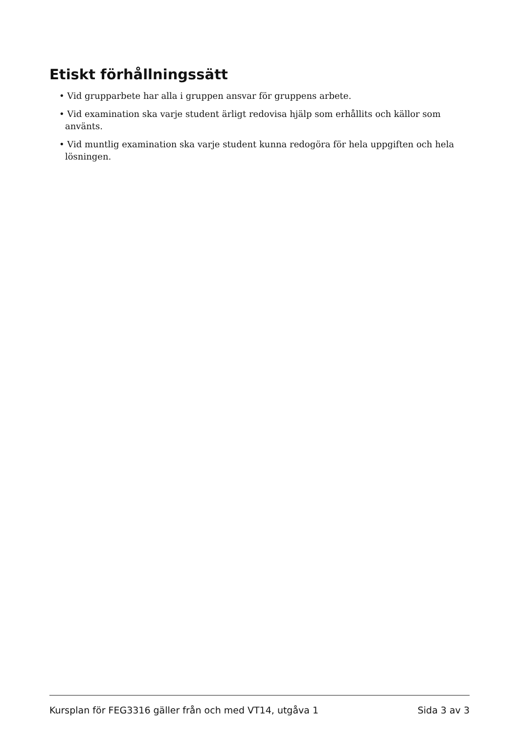Etiskt förhållningssätt
• Vid grupparbete har alla i gruppen ansvar för gruppens arbete.
• Vid examination ska varje student ärligt redovisa hjälp som erhållits och källor som använts.
• Vid muntlig examination ska varje student kunna redogöra för hela uppgiften och hela lösningen.
Kursplan för FEG3316 gäller från och med VT14, utgåva 1 Sida 3 av 3